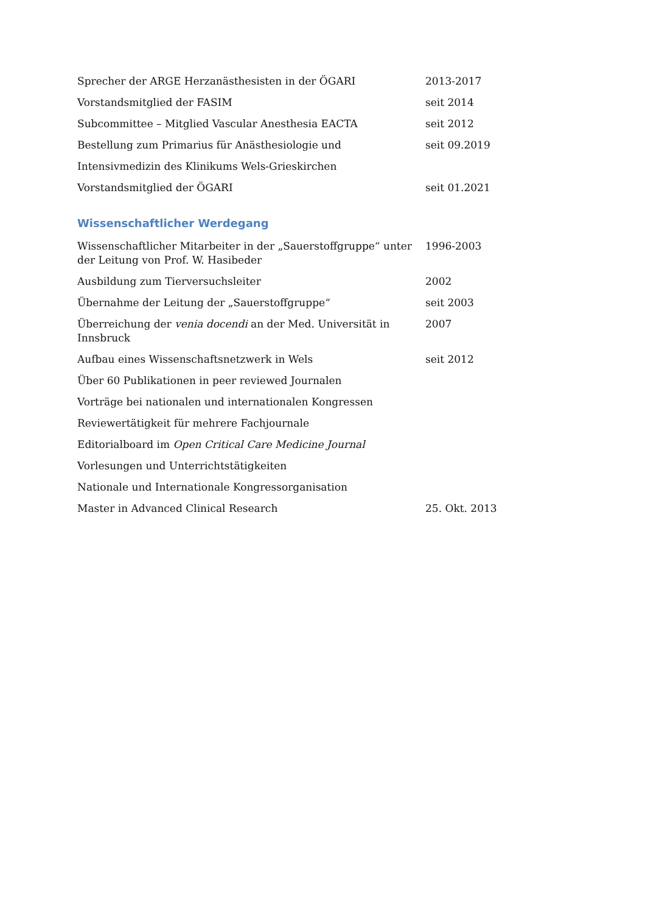| Sprecher der ARGE Herzanästhesisten in der ÖGARI | 2013-2017 |
| Vorstandsmitglied der FASIM | seit 2014 |
| Subcommittee – Mitglied Vascular Anesthesia EACTA | seit 2012 |
| Bestellung zum Primarius für Anästhesiologie und | seit 09.2019 |
| Intensivmedizin des Klinikums Wels-Grieskirchen | |
| Vorstandsmitglied der ÖGARI | seit 01.2021 |
Wissenschaftlicher Werdegang
| Wissenschaftlicher Mitarbeiter in der „Sauerstoffgruppe“ unter der Leitung von Prof. W. Hasibeder | 1996-2003 |
| Ausbildung zum Tierversuchsleiter | 2002 |
| Übernahme der Leitung der „Sauerstoffgruppe“ | seit 2003 |
| Überreichung der venia docendi an der Med. Universität in Innsbruck | 2007 |
| Aufbau eines Wissenschaftsnetzwerk in Wels | seit 2012 |
| Über 60 Publikationen in peer reviewed Journalen | |
| Vorträge bei nationalen und internationalen Kongressen | |
| Reviewertätigkeit für mehrere Fachjournale | |
| Editorialboard im Open Critical Care Medicine Journal | |
| Vorlesungen und Unterrichtstätigkeiten | |
| Nationale und Internationale Kongressorganisation | |
| Master in Advanced Clinical Research | 25. Okt. 2013 |